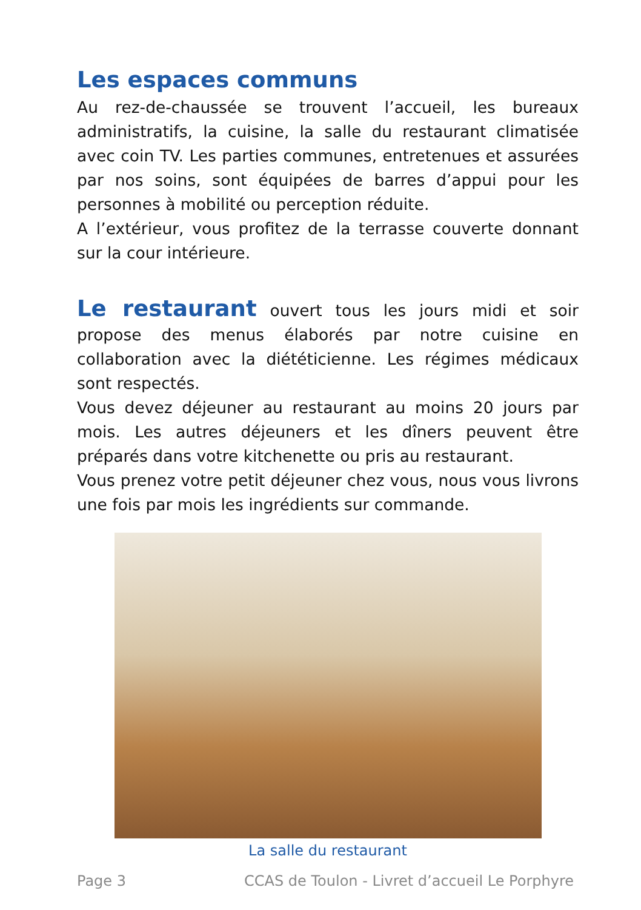Les espaces communs
Au rez-de-chaussée se trouvent l’accueil, les bureaux administratifs, la cuisine, la salle du restaurant climatisée avec coin TV. Les parties communes, entretenues et assurées par nos soins, sont équipées de barres d’appui pour les personnes à mobilité ou perception réduite.
A l’extérieur, vous profitez de la terrasse couverte donnant sur la cour intérieure.
Le restaurant ouvert tous les jours midi et soir propose des menus élaborés par notre cuisine en collaboration avec la diététicienne. Les régimes médicaux sont respectés.
Vous devez déjeuner au restaurant au moins 20 jours par mois. Les autres déjeuners et les dîners peuvent être préparés dans votre kitchenette ou pris au restaurant.
Vous prenez votre petit déjeuner chez vous, nous vous livrons une fois par mois les ingrédients sur commande.
La salle du restaurant
Page 3 CCAS de Toulon - Livret d’accueil Le Porphyre